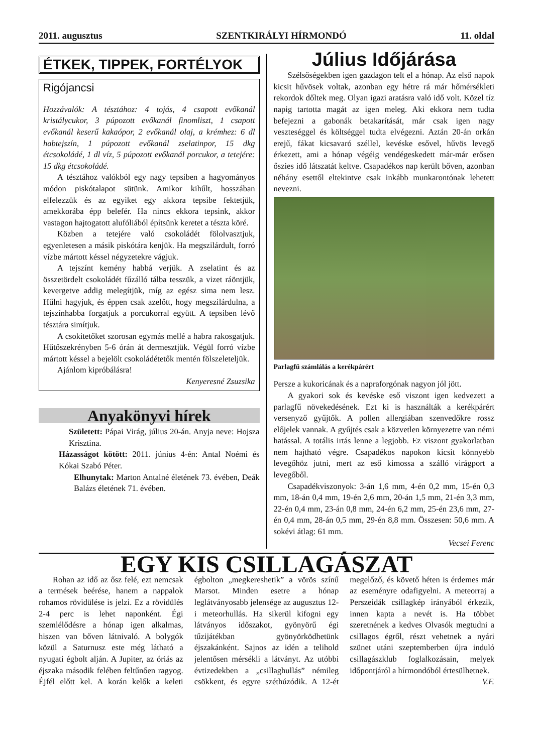2011. augusztus SZENTKIRÁLYI HÍRMONDÓ 11. oldal
ÉTKEK, TIPPEK, FORTÉLYOK
Rigójancsi
Hozzávalók: A tésztához: 4 tojás, 4 csapott evőkanál kristálycukor, 3 púpozott evőkanál finomliszt, 1 csapott evőkanál keserű kakaópor, 2 evőkanál olaj, a krémhez: 6 dl habtejszín, 1 púpozott evőkanál zselatinpor, 15 dkg étcsokoládé, 1 dl víz, 5 púpozott evőkanál porcukor, a tetejére: 15 dkg étcsokoládé.
A tésztához valókból egy nagy tepsiben a hagyományos módon piskótalapot sütünk. Amikor kihűlt, hosszában elfelezzük és az egyiket egy akkora tepsibe fektetjük, amekkorába épp belefér. Ha nincs ekkora tepsink, akkor vastagon hajtogatott alufóliából építsünk keretet a tészta köré.
Közben a tetejére való csokoládét fölolvasztjuk, egyenletesen a másik piskótára kenjük. Ha megszilárdult, forró vízbe mártott késsel négyzetekre vágjuk.
A tejszínt kemény habbá verjük. A zselatint és az összetördelt csokoládét fűzálló tálba tesszük, a vizet ráöntjük, kevergetve addig melegítjük, míg az egész sima nem lesz. Hűlni hagyjuk, és éppen csak azelőtt, hogy megszilárdulna, a tejszínhabba forgatjuk a porcukorral együtt. A tepsiben lévő tésztára simítjuk.
A csokitetőket szorosan egymás mellé a habra rakosgatjuk. Hűtőszekrényben 5-6 órán át dermesztjük. Végül forró vízbe mártott késsel a bejelölt csokoládétetők mentén fölszeleteljük.
Ajánlom kipróbálásra!
Kenyeresné Zsuzsika
Anyakönyvi hírek
Született: Pápai Virág, július 20-án. Anyja neve: Hojsza Krisztina.
Házasságot kötött: 2011. június 4-én: Antal Noémi és Kókai Szabó Péter.
Elhunytak: Marton Antalné életének 73. évében, Deák Balázs életének 71. évében.
Július Időjárása
Szélsőségekben igen gazdagon telt el a hónap. Az első napok kicsit hűvösek voltak, azonban egy hétre rá már hőmérsékleti rekordok dőltek meg. Olyan igazi aratásra való idő volt. Közel tíz napig tartotta magát az igen meleg. Aki ekkora nem tudta befejezni a gabonák betakarítását, már csak igen nagy veszteséggel és költséggel tudta elvégezni. Aztán 20-án orkán erejű, fákat kicsavaró széllel, kevéske esővel, hűvös levegő érkezett, ami a hónap végéig vendégeskedett már-már erősen őszies idő látszatát keltve. Csapadékos nap került bőven, azonban néhány esettől eltekintve csak inkább munkarontónak lehetett nevezni.
Parlagfű számlálás a kerékpárért
Persze a kukoricának és a napraforgónak nagyon jól jött.
A gyakori sok és kevéske eső viszont igen kedvezett a parlagfű növekedésének. Ezt ki is használták a kerékpárért versenyző gyűjtők. A pollen allergiában szenvedőkre rossz előjelek vannak. A gyűjtés csak a közvetlen környezetre van némi hatással. A totális irtás lenne a legjobb. Ez viszont gyakorlatban nem hajtható végre. Csapadékos napokon kicsit könnyebb levegőhöz jutni, mert az eső kimossa a szálló virágport a levegőből.
Csapadékviszonyok: 3-án 1,6 mm, 4-én 0,2 mm, 15-én 0,3 mm, 18-án 0,4 mm, 19-én 2,6 mm, 20-án 1,5 mm, 21-én 3,3 mm, 22-én 0,4 mm, 23-án 0,8 mm, 24-én 6,2 mm, 25-én 23,6 mm, 27-én 0,4 mm, 28-án 0,5 mm, 29-én 8,8 mm. Összesen: 50,6 mm. A sokévi átlag: 61 mm.
Vecsei Ferenc
EGY KIS CSILLAGÁSZAT
Rohan az idő az ősz felé, ezt nemcsak a termések beérése, hanem a nappalok rohamos rövidülése is jelzi. Ez a rövidülés 2-4 perc is lehet naponként. Égi szemlélődésre a hónap igen alkalmas, hiszen van bőven látnivaló. A bolygók közül a Saturnusz este még látható a nyugati égbolt alján. A Jupiter, az óriás az éjszaka második felében feltűnően ragyog. Éjfél előtt kel. A korán kelők a keleti égbolton „megkereshetik” a vörös színű Marsot. Minden esetre a hónap leglátványosabb jelensége az augusztus 12-i meteorhullás. Ha sikerül kifogni egy látványos időszakot, gyönyörű égi tűzijátékban gyönyörködhetünk éjszakánként. Sajnos az idén a telihold jelentősen mérsékli a látványt. Az utóbbi évtizedekben a „csillaghullás” némileg csökkent, és egyre széthúzódik. A 12-ét megelőző, és követő héten is érdemes már az eseményre odafigyelni. A meteorraj a Perszeidák csillagkép irányából érkezik, innen kapta a nevét is. Ha többet szeretnének a kedves Olvasók megtudni a csillagos égről, részt vehetnek a nyári szünet utáni szeptemberben újra induló csillagászklub foglalkozásain, melyek időpontjáról a hírmondóból értesülhetnek.
V.F.